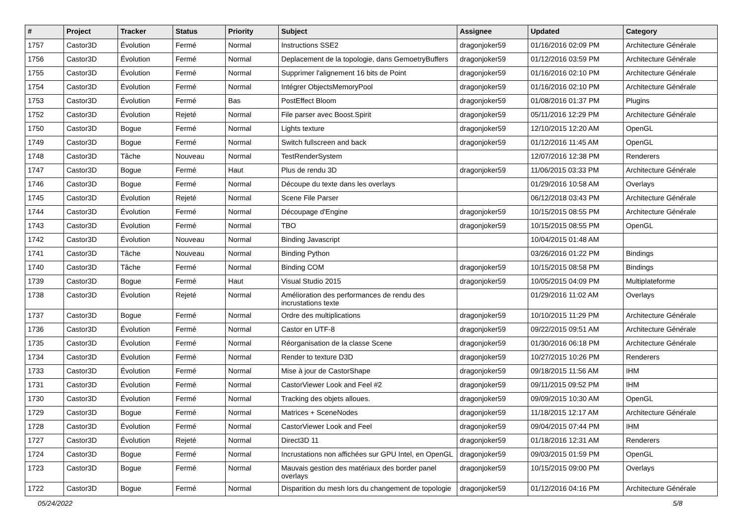| # | Project | Tracker | Status | Priority | Subject | Assignee | Updated | Category |
| --- | --- | --- | --- | --- | --- | --- | --- | --- |
| 1757 | Castor3D | Évolution | Fermé | Normal | Instructions SSE2 | dragonjoker59 | 01/16/2016 02:09 PM | Architecture Générale |
| 1756 | Castor3D | Évolution | Fermé | Normal | Deplacement de la topologie, dans GemoetryBuffers | dragonjoker59 | 01/12/2016 03:59 PM | Architecture Générale |
| 1755 | Castor3D | Évolution | Fermé | Normal | Supprimer l'alignement 16 bits de Point | dragonjoker59 | 01/16/2016 02:10 PM | Architecture Générale |
| 1754 | Castor3D | Évolution | Fermé | Normal | Intégrer ObjectsMemoryPool | dragonjoker59 | 01/16/2016 02:10 PM | Architecture Générale |
| 1753 | Castor3D | Évolution | Fermé | Bas | PostEffect Bloom | dragonjoker59 | 01/08/2016 01:37 PM | Plugins |
| 1752 | Castor3D | Évolution | Rejeté | Normal | File parser avec Boost.Spirit | dragonjoker59 | 05/11/2016 12:29 PM | Architecture Générale |
| 1750 | Castor3D | Bogue | Fermé | Normal | Lights texture | dragonjoker59 | 12/10/2015 12:20 AM | OpenGL |
| 1749 | Castor3D | Bogue | Fermé | Normal | Switch fullscreen and back | dragonjoker59 | 01/12/2016 11:45 AM | OpenGL |
| 1748 | Castor3D | Tâche | Nouveau | Normal | TestRenderSystem | | 12/07/2016 12:38 PM | Renderers |
| 1747 | Castor3D | Bogue | Fermé | Haut | Plus de rendu 3D | dragonjoker59 | 11/06/2015 03:33 PM | Architecture Générale |
| 1746 | Castor3D | Bogue | Fermé | Normal | Découpe du texte dans les overlays | | 01/29/2016 10:58 AM | Overlays |
| 1745 | Castor3D | Évolution | Rejeté | Normal | Scene File Parser | | 06/12/2018 03:43 PM | Architecture Générale |
| 1744 | Castor3D | Évolution | Fermé | Normal | Découpage d'Engine | dragonjoker59 | 10/15/2015 08:55 PM | Architecture Générale |
| 1743 | Castor3D | Évolution | Fermé | Normal | TBO | dragonjoker59 | 10/15/2015 08:55 PM | OpenGL |
| 1742 | Castor3D | Évolution | Nouveau | Normal | Binding Javascript | | 10/04/2015 01:48 AM | |
| 1741 | Castor3D | Tâche | Nouveau | Normal | Binding Python | | 03/26/2016 01:22 PM | Bindings |
| 1740 | Castor3D | Tâche | Fermé | Normal | Binding COM | dragonjoker59 | 10/15/2015 08:58 PM | Bindings |
| 1739 | Castor3D | Bogue | Fermé | Haut | Visual Studio 2015 | dragonjoker59 | 10/05/2015 04:09 PM | Multiplateforme |
| 1738 | Castor3D | Évolution | Rejeté | Normal | Amélioration des performances de rendu des incrustations texte | | 01/29/2016 11:02 AM | Overlays |
| 1737 | Castor3D | Bogue | Fermé | Normal | Ordre des multiplications | dragonjoker59 | 10/10/2015 11:29 PM | Architecture Générale |
| 1736 | Castor3D | Évolution | Fermé | Normal | Castor en UTF-8 | dragonjoker59 | 09/22/2015 09:51 AM | Architecture Générale |
| 1735 | Castor3D | Évolution | Fermé | Normal | Réorganisation de la classe Scene | dragonjoker59 | 01/30/2016 06:18 PM | Architecture Générale |
| 1734 | Castor3D | Évolution | Fermé | Normal | Render to texture D3D | dragonjoker59 | 10/27/2015 10:26 PM | Renderers |
| 1733 | Castor3D | Évolution | Fermé | Normal | Mise à jour de CastorShape | dragonjoker59 | 09/18/2015 11:56 AM | IHM |
| 1731 | Castor3D | Évolution | Fermé | Normal | CastorViewer Look and Feel #2 | dragonjoker59 | 09/11/2015 09:52 PM | IHM |
| 1730 | Castor3D | Évolution | Fermé | Normal | Tracking des objets alloues. | dragonjoker59 | 09/09/2015 10:30 AM | OpenGL |
| 1729 | Castor3D | Bogue | Fermé | Normal | Matrices + SceneNodes | dragonjoker59 | 11/18/2015 12:17 AM | Architecture Générale |
| 1728 | Castor3D | Évolution | Fermé | Normal | CastorViewer Look and Feel | dragonjoker59 | 09/04/2015 07:44 PM | IHM |
| 1727 | Castor3D | Évolution | Rejeté | Normal | Direct3D 11 | dragonjoker59 | 01/18/2016 12:31 AM | Renderers |
| 1724 | Castor3D | Bogue | Fermé | Normal | Incrustations non affichées sur GPU Intel, en OpenGL | dragonjoker59 | 09/03/2015 01:59 PM | OpenGL |
| 1723 | Castor3D | Bogue | Fermé | Normal | Mauvais gestion des matériaux des border panel overlays | dragonjoker59 | 10/15/2015 09:00 PM | Overlays |
| 1722 | Castor3D | Bogue | Fermé | Normal | Disparition du mesh lors du changement de topologie | dragonjoker59 | 01/12/2016 04:16 PM | Architecture Générale |
05/24/2022 5/8